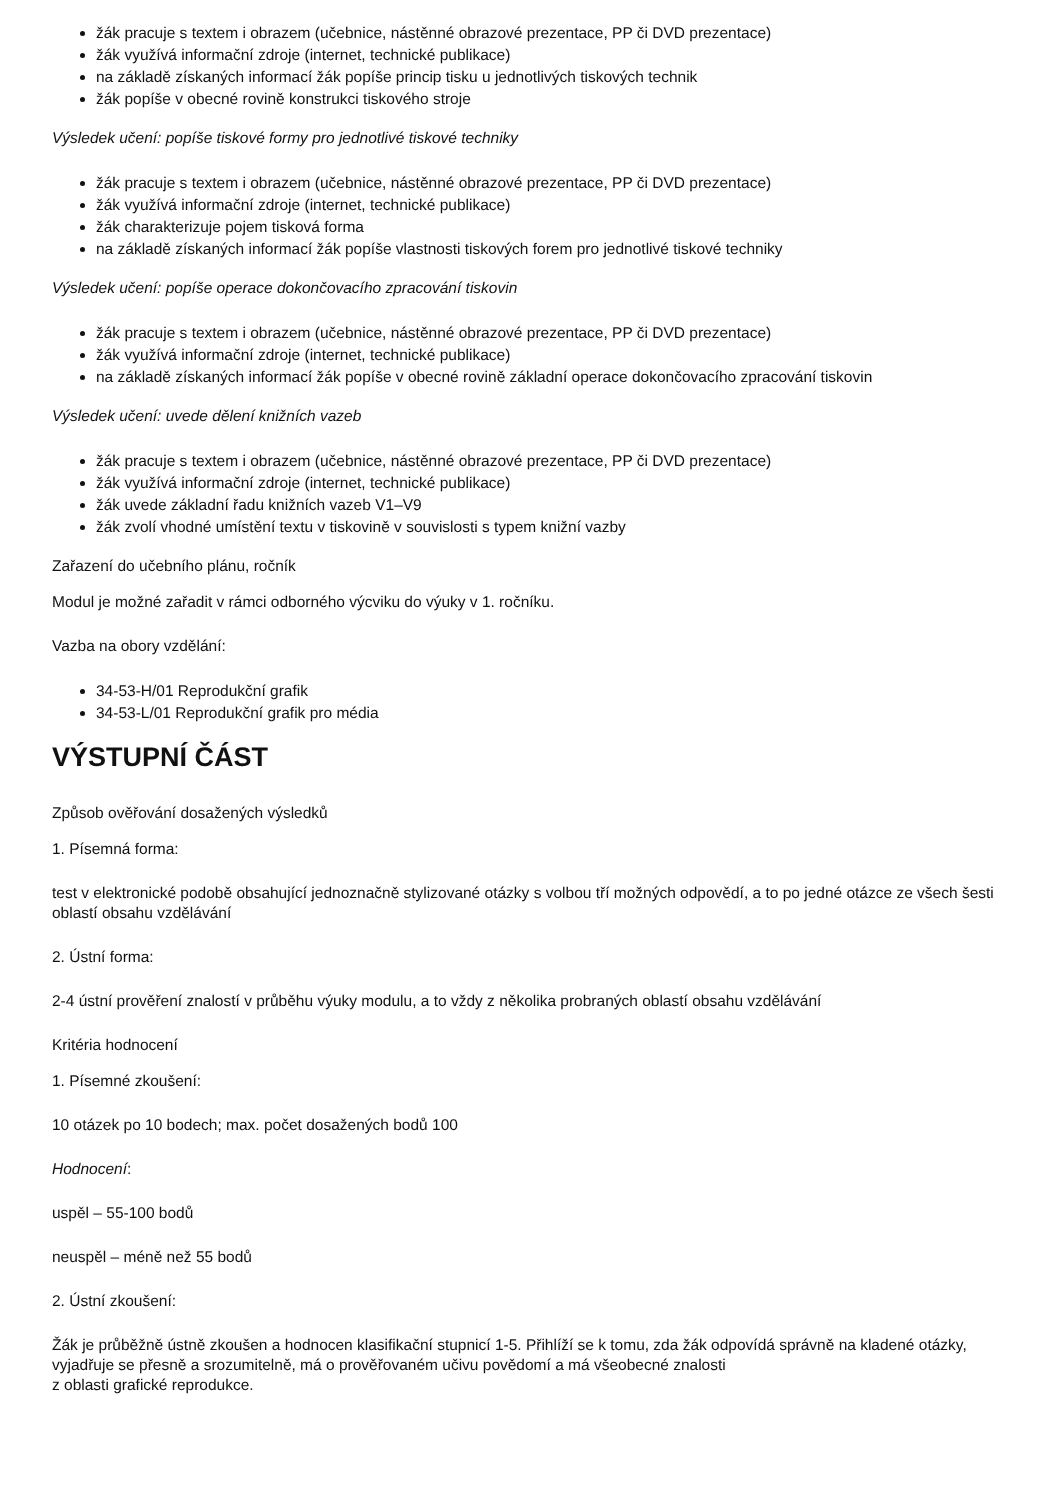žák pracuje s textem i obrazem (učebnice, nástěnné obrazové prezentace, PP či DVD prezentace)
žák využívá informační zdroje (internet, technické publikace)
na základě získaných informací žák popíše princip tisku u jednotlivých tiskových technik
žák popíše v obecné rovině konstrukci tiskového stroje
Výsledek učení: popíše tiskové formy pro jednotlivé tiskové techniky
žák pracuje s textem i obrazem (učebnice, nástěnné obrazové prezentace, PP či DVD prezentace)
žák využívá informační zdroje (internet, technické publikace)
žák charakterizuje pojem tisková forma
na základě získaných informací žák popíše vlastnosti tiskových forem pro jednotlivé tiskové techniky
Výsledek učení: popíše operace dokončovacího zpracování tiskovin
žák pracuje s textem i obrazem (učebnice, nástěnné obrazové prezentace, PP či DVD prezentace)
žák využívá informační zdroje (internet, technické publikace)
na základě získaných informací žák popíše v obecné rovině základní operace dokončovacího zpracování tiskovin
Výsledek učení: uvede dělení knižních vazeb
žák pracuje s textem i obrazem (učebnice, nástěnné obrazové prezentace, PP či DVD prezentace)
žák využívá informační zdroje (internet, technické publikace)
žák uvede základní řadu knižních vazeb V1–V9
žák zvolí vhodné umístění textu v tiskovině v souvislosti s typem knižní vazby
Zařazení do učebního plánu, ročník
Modul je možné zařadit v rámci odborného výcviku do výuky v 1. ročníku.
Vazba na obory vzdělání:
34-53-H/01 Reprodukční grafik
34-53-L/01 Reprodukční grafik pro média
VÝSTUPNÍ ČÁST
Způsob ověřování dosažených výsledků
1. Písemná forma:
test v elektronické podobě obsahující jednoznačně stylizované otázky s volbou tří možných odpovědí, a to po jedné otázce ze všech šesti oblastí obsahu vzdělávání
2. Ústní forma:
2-4 ústní prověření znalostí v průběhu výuky modulu, a to vždy z několika probraných oblastí obsahu vzdělávání
Kritéria hodnocení
1. Písemné zkoušení:
10 otázek po 10 bodech; max. počet dosažených bodů 100
Hodnocení:
uspěl – 55-100 bodů
neuspěl – méně než 55 bodů
2. Ústní zkoušení:
Žák je průběžně ústně zkoušen a hodnocen klasifikační stupnicí 1-5. Přihlíží se k tomu, zda žák odpovídá správně na kladené otázky, vyjadřuje se přesně a srozumitelně, má o prověřovaném učivu povědomí a má všeobecné znalosti
z oblasti grafické reprodukce.